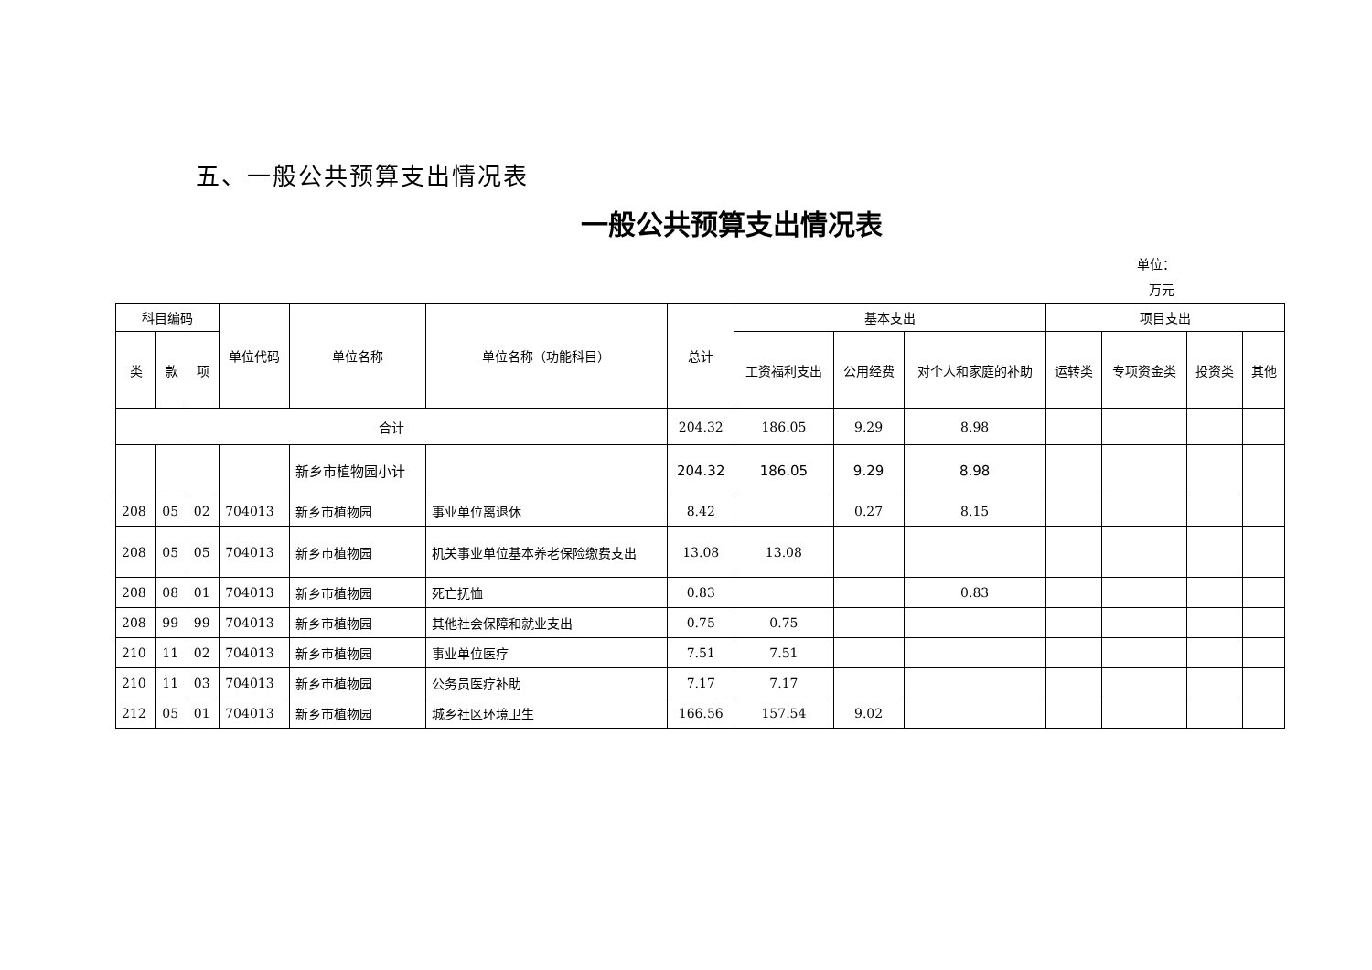五、一般公共预算支出情况表
一般公共预算支出情况表
单位：
万元
| 科目编码 | | | 单位代码 | 单位名称 | 单位名称（功能科目） | 总计 | 基本支出 | | | 项目支出 | | | |
| --- | --- | --- | --- | --- | --- | --- | --- | --- | --- | --- | --- | --- | --- |
| 类 | 款 | 项 | | | | | 工资福利支出 | 公用经费 | 对个人和家庭的补助 | 运转类 | 专项资金类 | 投资类 | 其他 |
| 合计 | | | | | | 204.32 | 186.05 | 9.29 | 8.98 | | | | |
| | | | | 新乡市植物园小计 | | 204.32 | 186.05 | 9.29 | 8.98 | | | | |
| 208 | 05 | 02 | 704013 | 新乡市植物园 | 事业单位离退休 | 8.42 | | 0.27 | 8.15 | | | | |
| 208 | 05 | 05 | 704013 | 新乡市植物园 | 机关事业单位基本养老保险缴费支出 | 13.08 | 13.08 | | | | | | |
| 208 | 08 | 01 | 704013 | 新乡市植物园 | 死亡抚恤 | 0.83 | | | 0.83 | | | | |
| 208 | 99 | 99 | 704013 | 新乡市植物园 | 其他社会保障和就业支出 | 0.75 | 0.75 | | | | | | |
| 210 | 11 | 02 | 704013 | 新乡市植物园 | 事业单位医疗 | 7.51 | 7.51 | | | | | | |
| 210 | 11 | 03 | 704013 | 新乡市植物园 | 公务员医疗补助 | 7.17 | 7.17 | | | | | | |
| 212 | 05 | 01 | 704013 | 新乡市植物园 | 城乡社区环境卫生 | 166.56 | 157.54 | 9.02 | | | | | |